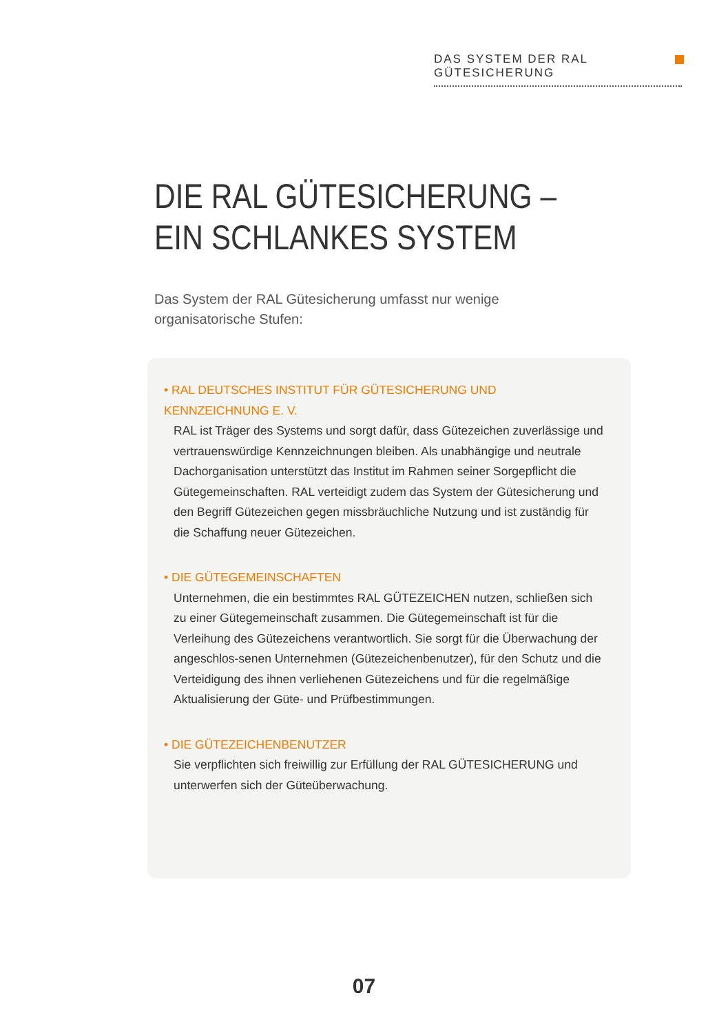DAS SYSTEM DER RAL GÜTESICHERUNG
DIE RAL GÜTESICHERUNG –
EIN SCHLANKES SYSTEM
Das System der RAL Gütesicherung umfasst nur wenige organisatorische Stufen:
• RAL DEUTSCHES INSTITUT FÜR GÜTESICHERUNG UND KENNZEICHNUNG E. V.
RAL ist Träger des Systems und sorgt dafür, dass Gütezeichen zuverlässige und vertrauenswürdige Kennzeichnungen bleiben. Als unabhängige und neutrale Dachorganisation unterstützt das Institut im Rahmen seiner Sorgepflicht die Gütegemeinschaften. RAL verteidigt zudem das System der Gütesicherung und den Begriff Gütezeichen gegen missbräuchliche Nutzung und ist zuständig für die Schaffung neuer Gütezeichen.
• DIE GÜTEGEMEINSCHAFTEN
Unternehmen, die ein bestimmtes RAL GÜTEZEICHEN nutzen, schließen sich zu einer Gütegemeinschaft zusammen. Die Gütegemeinschaft ist für die Verleihung des Gütezeichens verantwortlich. Sie sorgt für die Überwachung der angeschlos-senen Unternehmen (Gütezeichenbenutzer), für den Schutz und die Verteidigung des ihnen verliehenen Gütezeichens und für die regelmäßige Aktualisierung der Güte- und Prüfbestimmungen.
• DIE GÜTEZEICHENBENUTZER
Sie verpflichten sich freiwillig zur Erfüllung der RAL GÜTESICHERUNG und unterwerfen sich der Güteüberwachung.
07